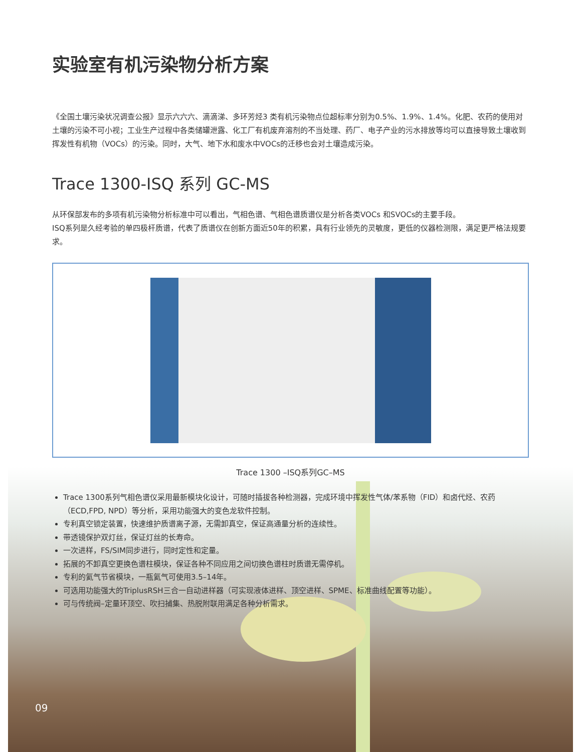实验室有机污染物分析方案
《全国土壤污染状况调查公报》显示六六六、滴滴涕、多环芳烃3 类有机污染物点位超标率分别为0.5%、1.9%、1.4%。化肥、农药的使用对土壤的污染不可小视；工业生产过程中各类储罐泄露、化工厂有机废弃溶剂的不当处理、药厂、电子产业的污水排放等均可以直接导致土壤收到挥发性有机物（VOCs）的污染。同时，大气、地下水和废水中VOCs的迁移也会对土壤造成污染。
Trace 1300-ISQ 系列 GC-MS
从环保部发布的多项有机污染物分析标准中可以看出，气相色谱、气相色谱质谱仪是分析各类VOCs 和SVOCs的主要手段。
ISQ系列是久经考验的单四极杆质谱，代表了质谱仪在创新方面近50年的积累，具有行业领先的灵敏度，更低的仪器检测限，满足更严格法规要求。
Trace 1300 –ISQ系列GC–MS
Trace 1300系列气相色谱仪采用最新模块化设计，可随时插拔各种检测器，完成环境中挥发性气体/苯系物（FID）和卤代烃、农药（ECD,FPD, NPD）等分析，采用功能强大的变色龙软件控制。
专利真空锁定装置，快速维护质谱离子源，无需卸真空，保证高通量分析的连续性。
带透镜保护双灯丝，保证灯丝的长寿命。
一次进样，FS/SIM同步进行，同时定性和定量。
拓展的不卸真空更换色谱柱模块，保证各种不同应用之间切换色谱柱时质谱无需停机。
专利的氦气节省模块，一瓶氦气可使用3.5–14年。
可选用功能强大的TriplusRSH三合一自动进样器（可实现液体进样、顶空进样、SPME、标准曲线配置等功能）。
可与传统阀–定量环顶空、吹扫捕集、热脱附联用满足各种分析需求。
09